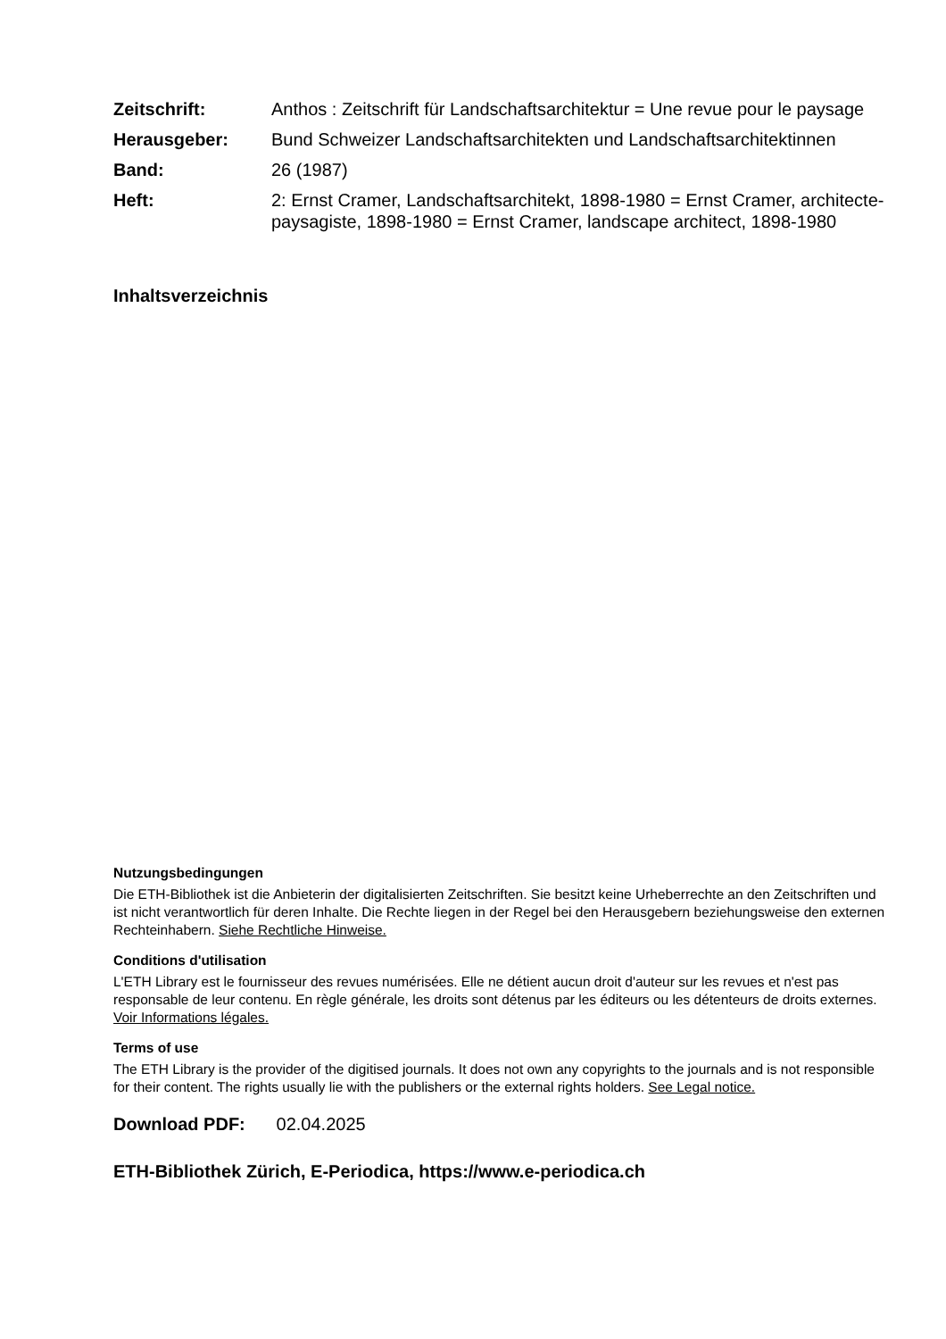| Zeitschrift: | Anthos : Zeitschrift für Landschaftsarchitektur = Une revue pour le paysage |
| Herausgeber: | Bund Schweizer Landschaftsarchitekten und Landschaftsarchitektinnen |
| Band: | 26 (1987) |
| Heft: | 2: Ernst Cramer, Landschaftsarchitekt, 1898-1980 = Ernst Cramer, architecte-paysagiste, 1898-1980 = Ernst Cramer, landscape architect, 1898-1980 |
Inhaltsverzeichnis
Nutzungsbedingungen
Die ETH-Bibliothek ist die Anbieterin der digitalisierten Zeitschriften. Sie besitzt keine Urheberrechte an den Zeitschriften und ist nicht verantwortlich für deren Inhalte. Die Rechte liegen in der Regel bei den Herausgebern beziehungsweise den externen Rechteinhabern. Siehe Rechtliche Hinweise.
Conditions d'utilisation
L'ETH Library est le fournisseur des revues numérisées. Elle ne détient aucun droit d'auteur sur les revues et n'est pas responsable de leur contenu. En règle générale, les droits sont détenus par les éditeurs ou les détenteurs de droits externes. Voir Informations légales.
Terms of use
The ETH Library is the provider of the digitised journals. It does not own any copyrights to the journals and is not responsible for their content. The rights usually lie with the publishers or the external rights holders. See Legal notice.
Download PDF: 02.04.2025
ETH-Bibliothek Zürich, E-Periodica, https://www.e-periodica.ch